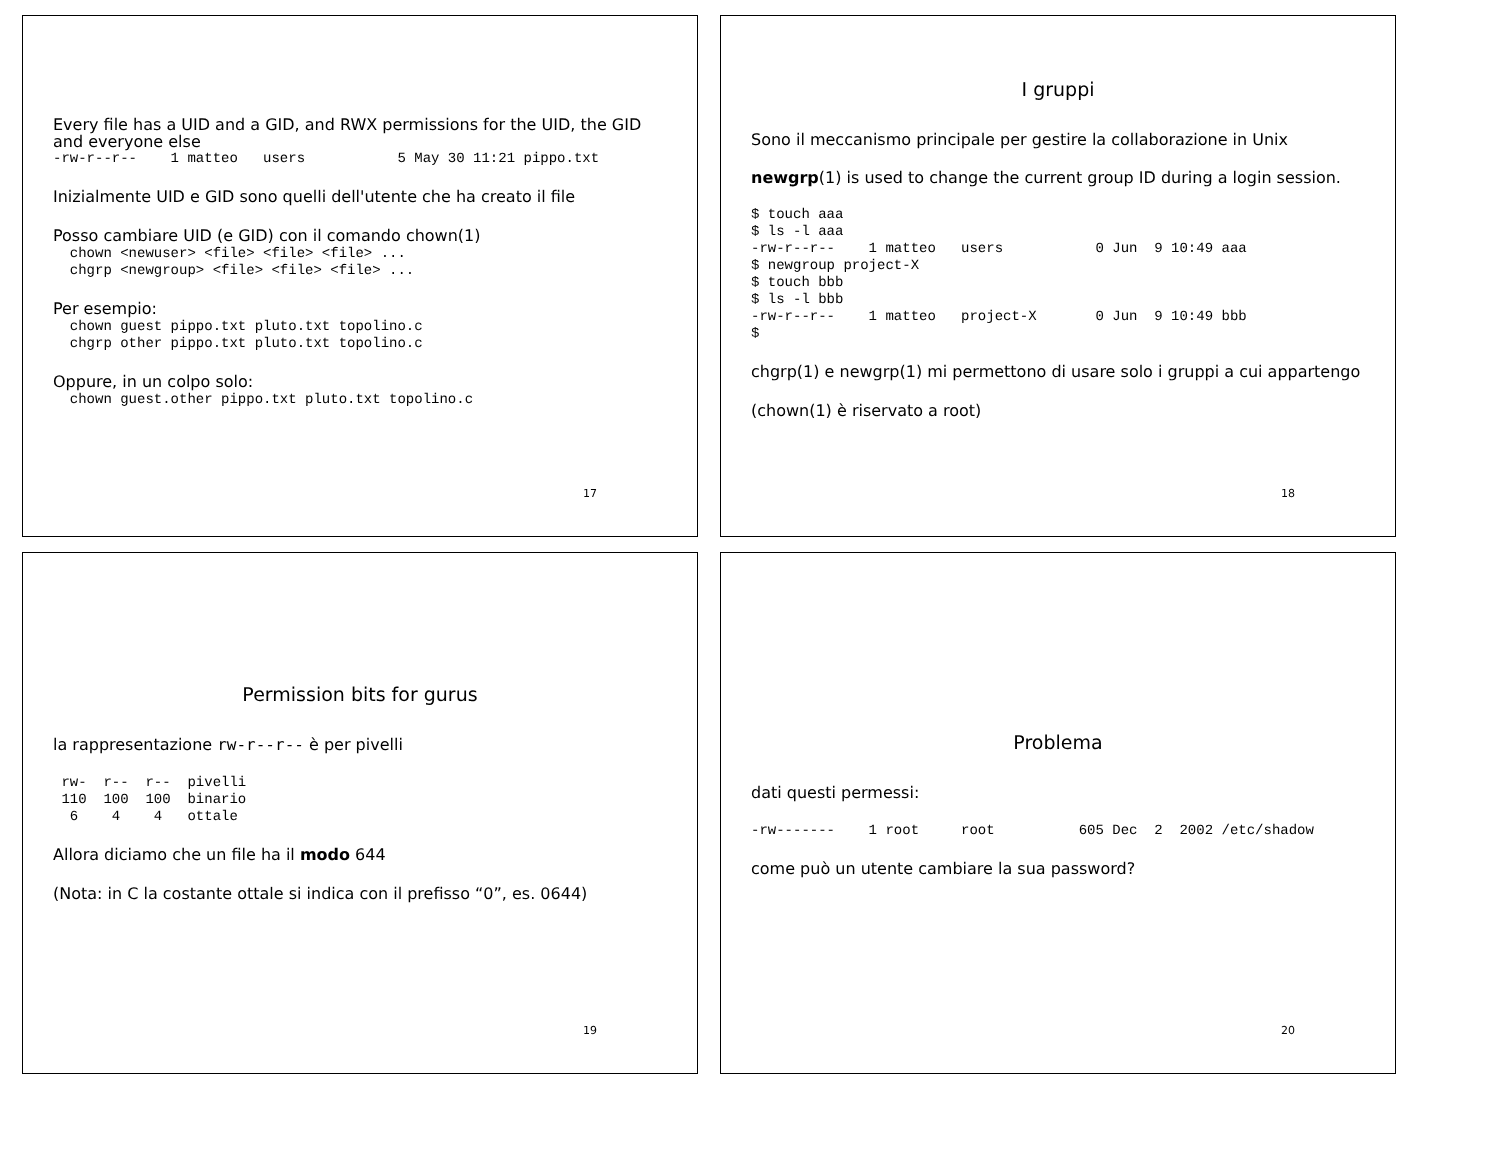Every file has a UID and a GID, and RWX permissions for the UID, the GID and everyone else
-rw-r--r--    1 matteo   users           5 May 30 11:21 pippo.txt
Inizialmente UID e GID sono quelli dell'utente che ha creato il file
Posso cambiare UID (e GID) con il comando chown(1)
  chown <newuser> <file> <file> <file> ...
  chgrp <newgroup> <file> <file> <file> ...
Per esempio:
  chown guest pippo.txt pluto.txt topolino.c
  chgrp other pippo.txt pluto.txt topolino.c
Oppure, in un colpo solo:
  chown guest.other pippo.txt pluto.txt topolino.c
17
I gruppi
Sono il meccanismo principale per gestire la collaborazione in Unix
newgrp(1) is used to change the current group ID during a login session.
$ touch aaa
$ ls -l aaa
-rw-r--r--    1 matteo   users           0 Jun  9 10:49 aaa
$ newgroup project-X
$ touch bbb
$ ls -l bbb
-rw-r--r--    1 matteo   project-X       0 Jun  9 10:49 bbb
$
chgrp(1) e newgrp(1) mi permettono di usare solo i gruppi a cui appartengo
(chown(1) è riservato a root)
18
Permission bits for gurus
la rappresentazione rw-r--r-- è per pivelli
 rw-  r--  r--  pivelli
 110  100  100  binario
  6    4    4   ottale
Allora diciamo che un file ha il modo 644
(Nota: in C la costante ottale si indica con il prefisso “0”, es. 0644)
19
Problema
dati questi permessi:
-rw-------    1 root     root          605 Dec  2  2002 /etc/shadow
come può un utente cambiare la sua password?
20